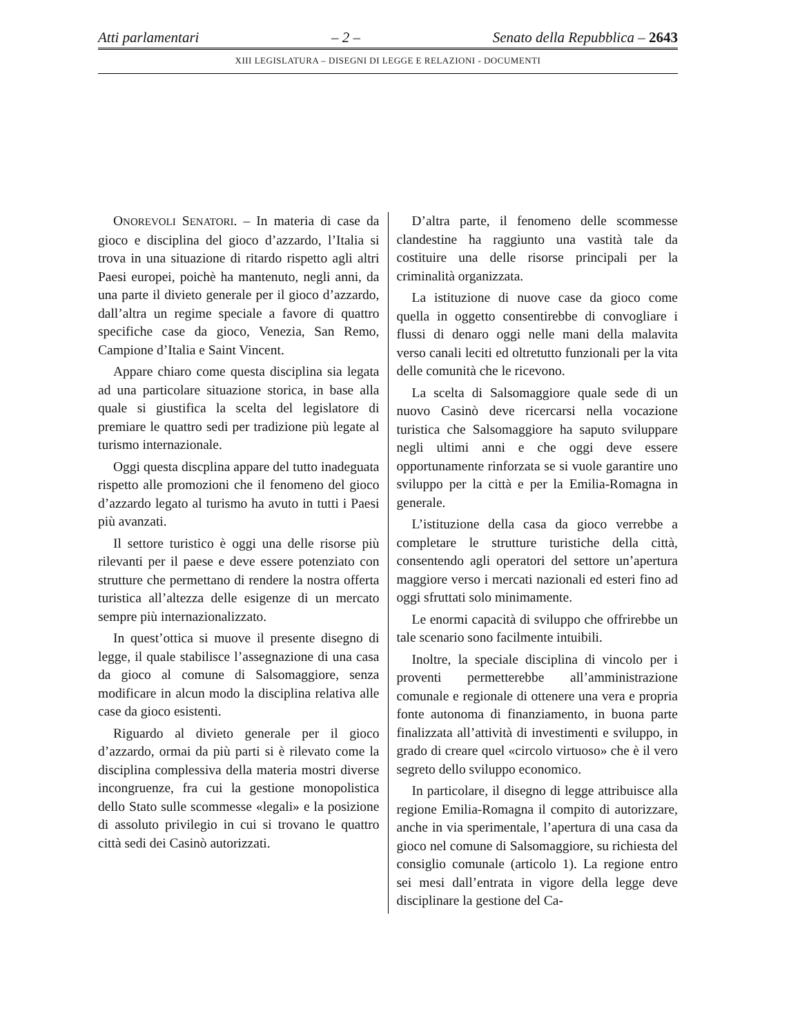Atti parlamentari – 2 – Senato della Repubblica – 2643
XIII LEGISLATURA – DISEGNI DI LEGGE E RELAZIONI - DOCUMENTI
ONOREVOLI SENATORI. – In materia di case da gioco e disciplina del gioco d’azzardo, l’Italia si trova in una situazione di ritardo rispetto agli altri Paesi europei, poichè ha mantenuto, negli anni, da una parte il divieto generale per il gioco d’azzardo, dall’altra un regime speciale a favore di quattro specifiche case da gioco, Venezia, San Remo, Campione d’Italia e Saint Vincent.
Appare chiaro come questa disciplina sia legata ad una particolare situazione storica, in base alla quale si giustifica la scelta del legislatore di premiare le quattro sedi per tradizione più legate al turismo internazionale.
Oggi questa discplina appare del tutto inadeguata rispetto alle promozioni che il fenomeno del gioco d’azzardo legato al turismo ha avuto in tutti i Paesi più avanzati.
Il settore turistico è oggi una delle risorse più rilevanti per il paese e deve essere potenziato con strutture che permettano di rendere la nostra offerta turistica all’altezza delle esigenze di un mercato sempre più internazionalizzato.
In quest’ottica si muove il presente disegno di legge, il quale stabilisce l’assegnazione di una casa da gioco al comune di Salsomaggiore, senza modificare in alcun modo la disciplina relativa alle case da gioco esistenti.
Riguardo al divieto generale per il gioco d’azzardo, ormai da più parti si è rilevato come la disciplina complessiva della materia mostri diverse incongruenze, fra cui la gestione monopolistica dello Stato sulle scommesse «legali» e la posizione di assoluto privilegio in cui si trovano le quattro città sedi dei Casinò autorizzati.
D’altra parte, il fenomeno delle scommesse clandestine ha raggiunto una vastità tale da costituire una delle risorse principali per la criminalità organizzata.
La istituzione di nuove case da gioco come quella in oggetto consentirebbe di convogliare i flussi di denaro oggi nelle mani della malavita verso canali leciti ed oltretutto funzionali per la vita delle comunità che le ricevono.
La scelta di Salsomaggiore quale sede di un nuovo Casinò deve ricercarsi nella vocazione turistica che Salsomaggiore ha saputo sviluppare negli ultimi anni e che oggi deve essere opportunamente rinforzata se si vuole garantire uno sviluppo per la città e per la Emilia-Romagna in generale.
L’istituzione della casa da gioco verrebbe a completare le strutture turistiche della città, consentendo agli operatori del settore un’apertura maggiore verso i mercati nazionali ed esteri fino ad oggi sfruttati solo minimamente.
Le enormi capacità di sviluppo che offrirebbe un tale scenario sono facilmente intuibili.
Inoltre, la speciale disciplina di vincolo per i proventi permetterebbe all’amministrazione comunale e regionale di ottenere una vera e propria fonte autonoma di finanziamento, in buona parte finalizzata all’attività di investimenti e sviluppo, in grado di creare quel «circolo virtuoso» che è il vero segreto dello sviluppo economico.
In particolare, il disegno di legge attribuisce alla regione Emilia-Romagna il compito di autorizzare, anche in via sperimentale, l’apertura di una casa da gioco nel comune di Salsomaggiore, su richiesta del consiglio comunale (articolo 1). La regione entro sei mesi dall’entrata in vigore della legge deve disciplinare la gestione del Ca-